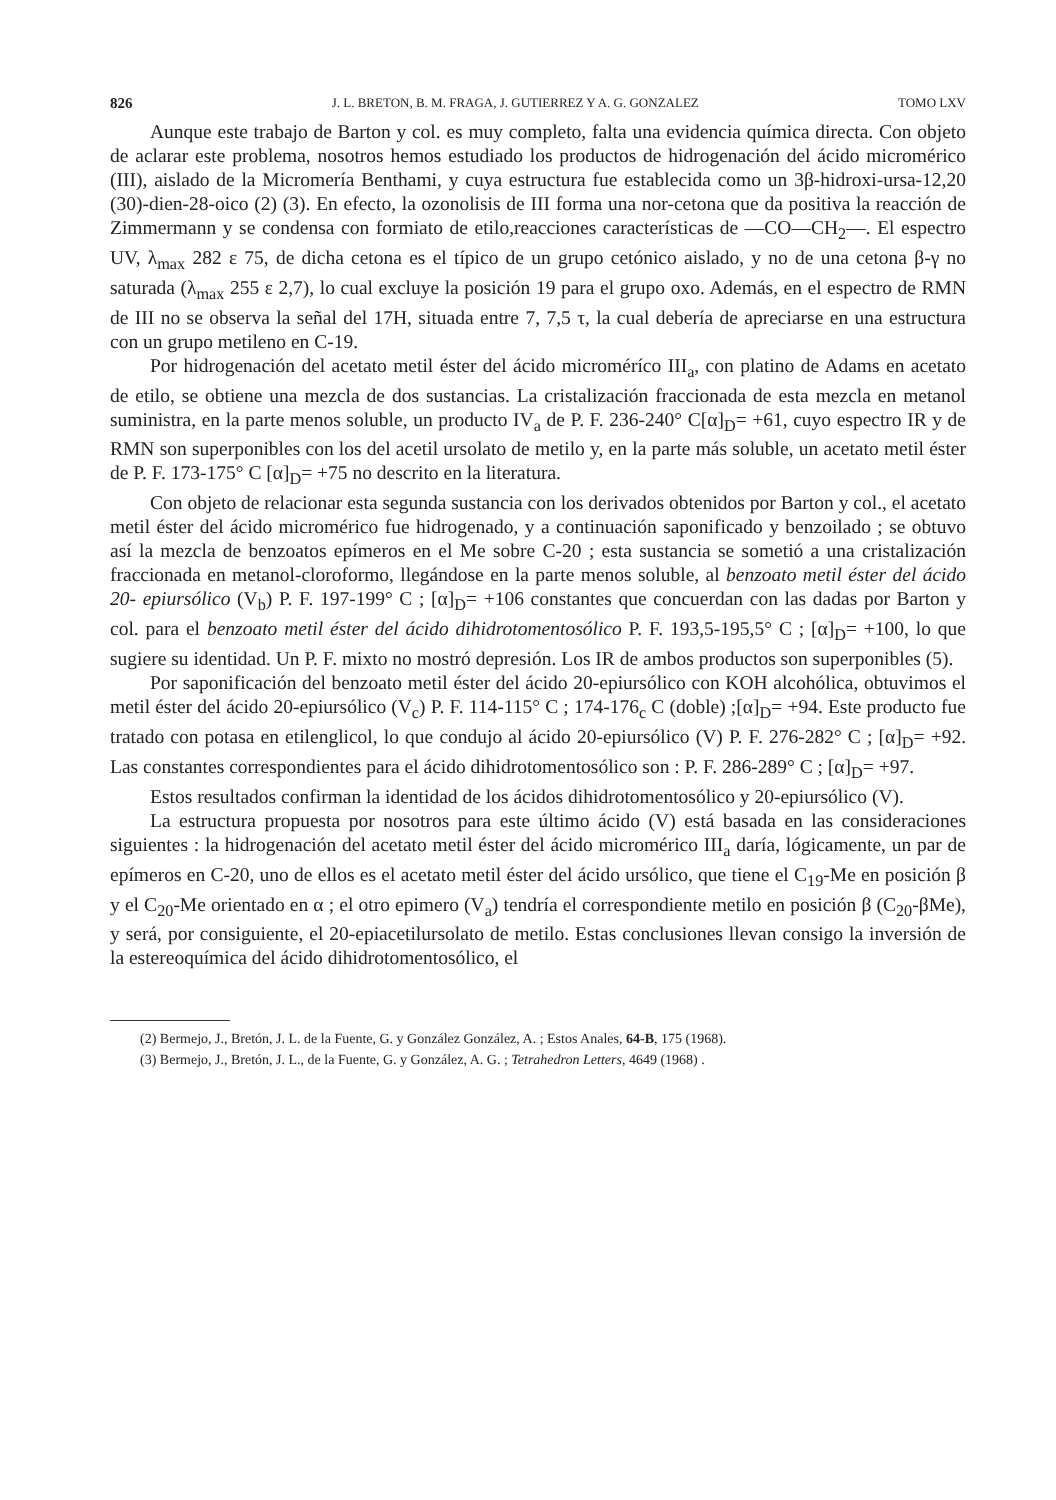826 J. L. BRETON, B. M. FRAGA, J. GUTIERREZ Y A. G. GONZALEZ TOMO LXV
Aunque este trabajo de Barton y col. es muy completo, falta una evidencia química directa. Con objeto de aclarar este problema, nosotros hemos estudiado los productos de hidrogenación del ácido micromérico (III), aislado de la Micromería Benthami, y cuya estructura fue establecida como un 3β-hidroxi-ursa-12,20 (30)-dien-28-oico (2) (3). En efecto, la ozonolisis de III forma una nor-cetona que da positiva la reacción de Zimmermann y se condensa con formiato de etilo,reacciones características de —CO—CH<sub>2</sub>—. El espectro UV, λ<sub>max</sub> 282 ε 75, de dicha cetona es el típico de un grupo cetónico aislado, y no de una cetona β-γ no saturada (λ<sub>max</sub> 255 ε 2,7), lo cual excluye la posición 19 para el grupo oxo. Además, en el espectro de RMN de III no se observa la señal del 17H, situada entre 7, 7,5 τ, la cual debería de apreciarse en una estructura con un grupo metileno en C-19.
Por hidrogenación del acetato metil éster del ácido microméríco III<sub>a</sub>, con platino de Adams en acetato de etilo, se obtiene una mezcla de dos sustancias. La cristalización fraccionada de esta mezcla en metanol suministra, en la parte menos soluble, un producto IV<sub>a</sub> de P. F. 236-240° C[α]<sub>D</sub>= +61, cuyo espectro IR y de RMN son superponibles con los del acetil ursolato de metilo y, en la parte más soluble, un acetato metil éster de P. F. 173-175° C [α]<sub>D</sub>= +75 no descrito en la literatura.
Con objeto de relacionar esta segunda sustancia con los derivados obtenidos por Barton y col., el acetato metil éster del ácido micromérico fue hidrogenado, y a continuación saponificado y benzoilado ; se obtuvo así la mezcla de benzoatos epímeros en el Me sobre C-20 ; esta sustancia se sometió a una cristalización fraccionada en metanol-cloroformo, llegándose en la parte menos soluble, al benzoato metil éster del ácido 20- epiursólico (V<sub>b</sub>) P. F. 197-199° C ; [α]<sub>D</sub>= +106 constantes que concuerdan con las dadas por Barton y col. para el benzoato metil éster del ácido dihidrotomentosólico P. F. 193,5-195,5° C ; [α]<sub>D</sub>= +100, lo que sugiere su identidad. Un P. F. mixto no mostró depresión. Los IR de ambos productos son superponibles (5).
Por saponificación del benzoato metil éster del ácido 20-epiursólico con KOH alcohólica, obtuvimos el metil éster del ácido 20-epiursólico (V<sub>c</sub>) P. F. 114-115° C ; 174-176<sub>c</sub> C (doble) ;[α]<sub>D</sub>= +94. Este producto fue tratado con potasa en etilenglicol, lo que condujo al ácido 20-epiursólico (V) P. F. 276-282° C ; [α]<sub>D</sub>= +92. Las constantes correspondientes para el ácido dihidrotomentosólico son : P. F. 286-289° C ; [α]<sub>D</sub>= +97.
Estos resultados confirman la identidad de los ácidos dihidrotomentosólico y 20-epiursólico (V).
La estructura propuesta por nosotros para este último ácido (V) está basada en las consideraciones siguientes : la hidrogenación del acetato metil éster del ácido micromérico III<sub>a</sub> daría, lógicamente, un par de epímeros en C-20, uno de ellos es el acetato metil éster del ácido ursólico, que tiene el C<sub>19</sub>-Me en posición β y el C<sub>20</sub>-Me orientado en α ; el otro epimero (V<sub>a</sub>) tendría el correspondiente metilo en posición β (C<sub>20</sub>-βMe), y será, por consiguiente, el 20-epiacetilursolato de metilo. Estas conclusiones llevan consigo la inversión de la estereoquímica del ácido dihidrotomentosólico, el
(2) Bermejo, J., Bretón, J. L. de la Fuente, G. y González González, A. ; Estos Anales, 64-B, 175 (1968).
(3) Bermejo, J., Bretón, J. L., de la Fuente, G. y González, A. G. ; Tetrahedron Letters, 4649 (1968) .